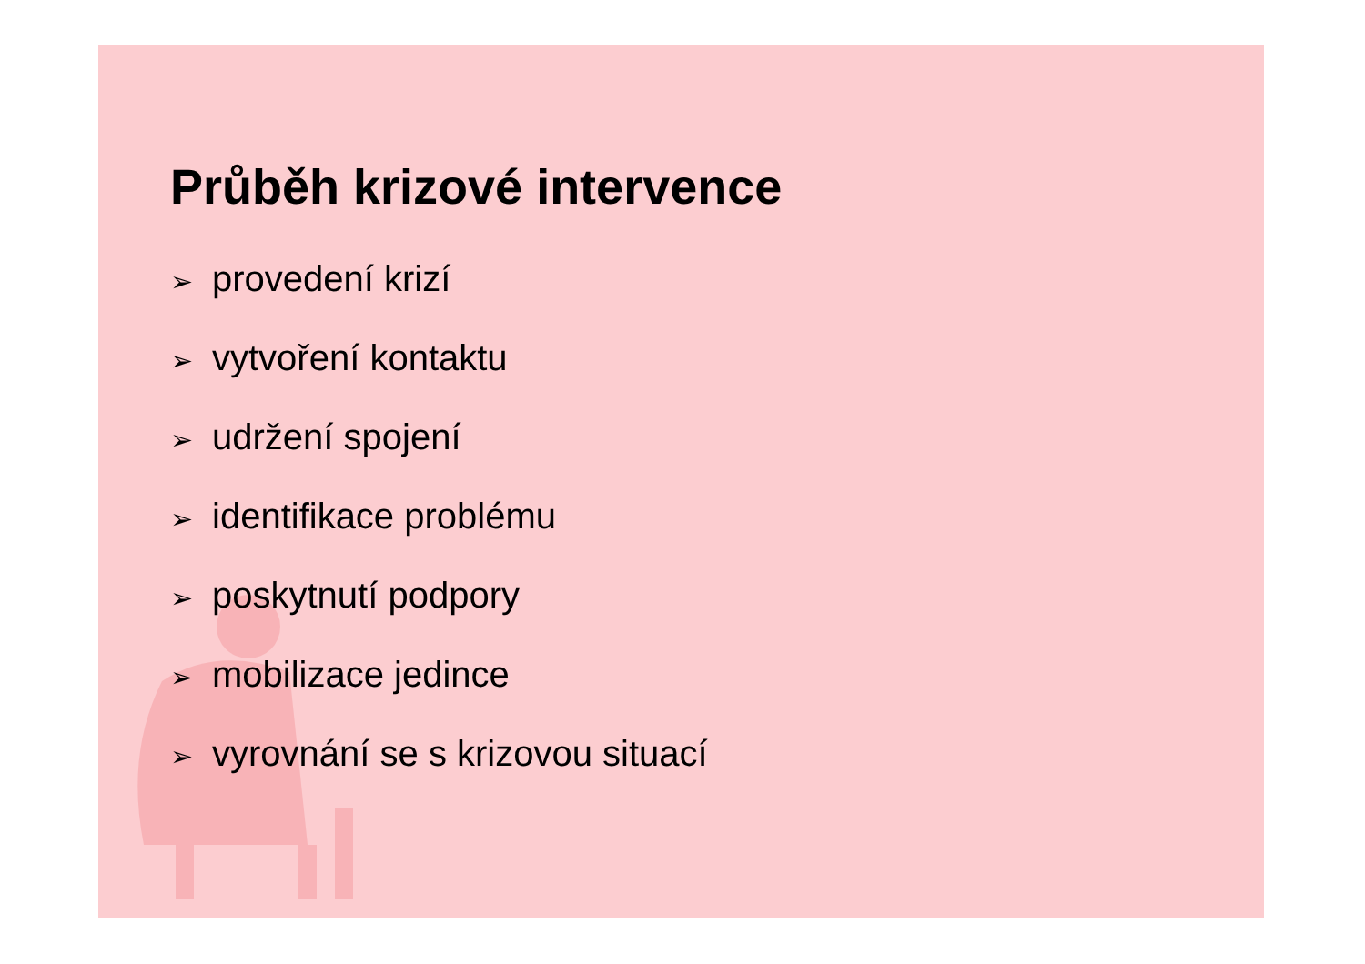Průběh krizové intervence
➢ provedení krizí
➢ vytvoření kontaktu
➢ udržení spojení
➢ identifikace problému
➢ poskytnutí podpory
➢ mobilizace jedince
➢ vyrovnání se s krizovou situací